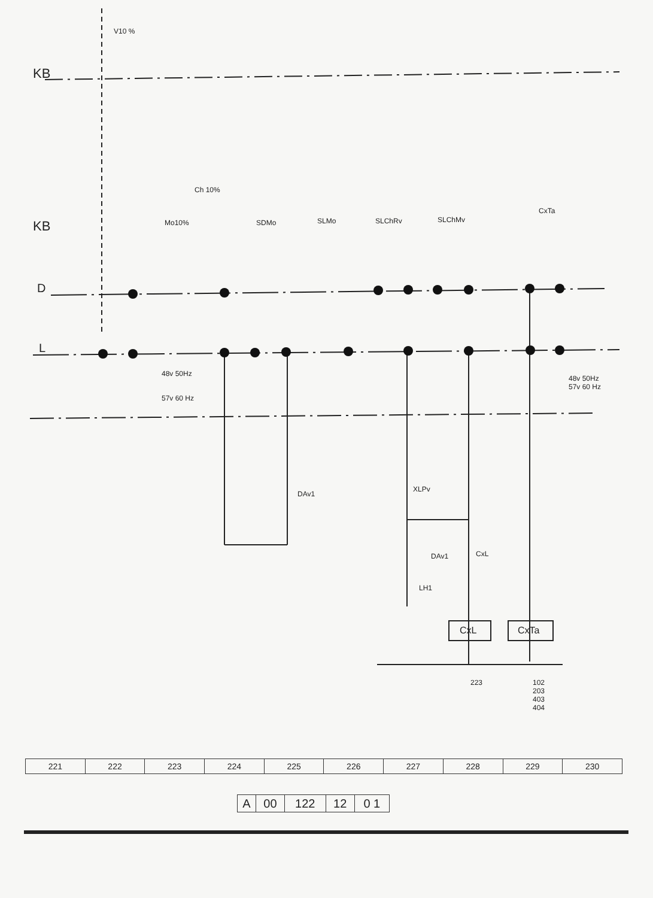V10 %
KB
Ch 10%
KB Mo10% SDMo SLMo SLChRv SLChMv
CxTa
D
L
48v 50Hz
57v 60 Hz
48v 50Hz
57v 60 Hz
DAv1
XLPv
DAv1 CxL
LH1
CxL CxTa
223 102
203
403
404
| 221 | 222 | 223 | 224 | 225 | 226 | 227 | 228 | 229 | 230 |
| A | 00 | 122 | 12 | 0 1 |